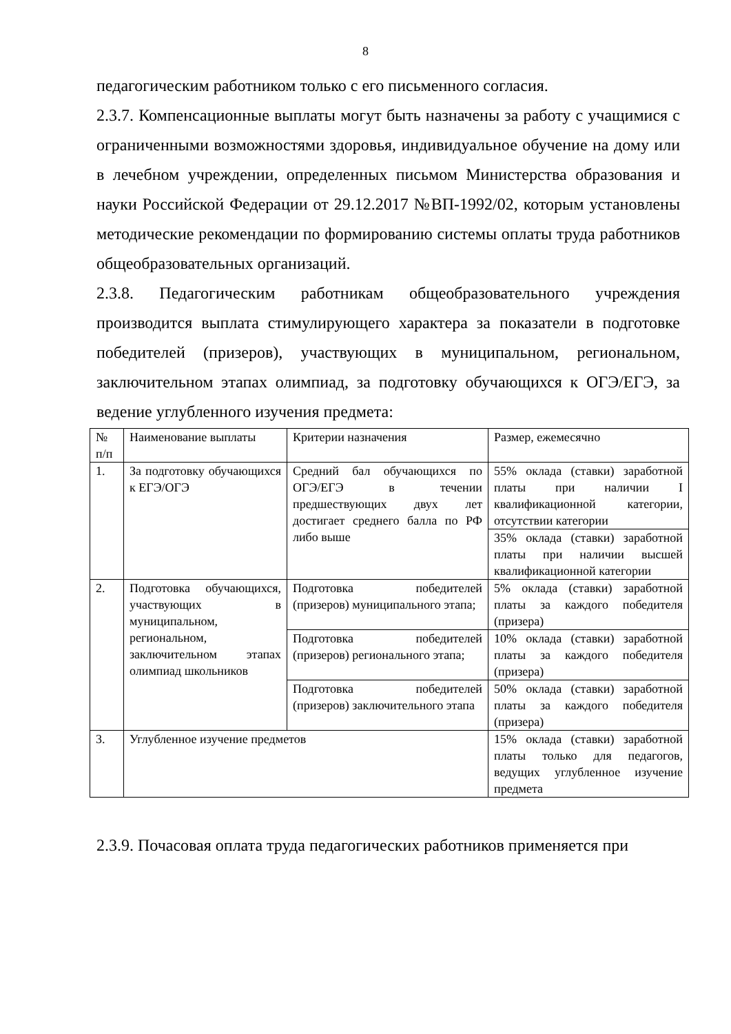8
педагогическим работником только с его письменного согласия.
2.3.7. Компенсационные выплаты могут быть назначены за работу с учащимися с ограниченными возможностями здоровья, индивидуальное обучение на дому или в лечебном учреждении, определенных письмом Министерства образования и науки Российской Федерации от 29.12.2017 №ВП-1992/02, которым установлены методические рекомендации по формированию системы оплаты труда работников общеобразовательных организаций.
2.3.8. Педагогическим работникам общеобразовательного учреждения производится выплата стимулирующего характера за показатели в подготовке победителей (призеров), участвующих в муниципальном, региональном, заключительном этапах олимпиад, за подготовку обучающихся к ОГЭ/ЕГЭ, за ведение углубленного изучения предмета:
| № п/п | Наименование выплаты | Критерии назначения | Размер, ежемесячно |
| 1. | За подготовку обучающихся к ЕГЭ/ОГЭ | Средний бал обучающихся по ОГЭ/ЕГЭ в течении предшествующих двух лет достигает среднего балла по РФ либо выше | 55% оклада (ставки) заработной платы при наличии I квалификационной категории, отсутствии категории |
| | | | 35% оклада (ставки) заработной платы при наличии высшей квалификационной категории |
| 2. | Подготовка обучающихся, участвующих в муниципальном, региональном, заключительном этапах олимпиад школьников | Подготовка победителей (призеров) муниципального этапа; | 5% оклада (ставки) заработной платы за каждого победителя (призера) |
| | | Подготовка победителей (призеров) регионального этапа; | 10% оклада (ставки) заработной платы за каждого победителя (призера) |
| | | Подготовка победителей (призеров) заключительного этапа | 50% оклада (ставки) заработной платы за каждого победителя (призера) |
| 3. | Углубленное изучение предметов | | 15% оклада (ставки) заработной платы только для педагогов, ведущих углубленное изучение предмета |
2.3.9. Почасовая оплата труда педагогических работников применяется при